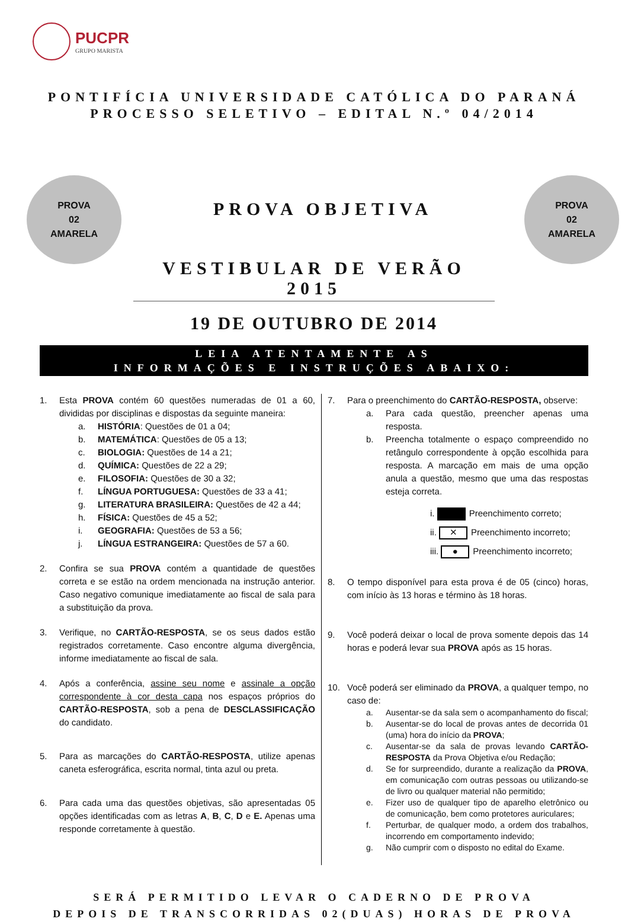PUCPR
GRUPO MARISTA
PONTIFÍCIA UNIVERSIDADE CATÓLICA DO PARANÁ
PROCESSO SELETIVO – EDITAL N.º 04/2014
PROVA
02
AMARELA
PROVA OBJETIVA
PROVA
02
AMARELA
VESTIBULAR DE VERÃO 2015
19 DE OUTUBRO DE 2014
LEIA ATENTAMENTE AS
INFORMAÇÕES E INSTRUÇÕES ABAIXO:
1. Esta PROVA contém 60 questões numeradas de 01 a 60, divididas por disciplinas e dispostas da seguinte maneira:
a. HISTÓRIA: Questões de 01 a 04;
b. MATEMÁTICA: Questões de 05 a 13;
c. BIOLOGIA: Questões de 14 a 21;
d. QUÍMICA: Questões de 22 a 29;
e. FILOSOFIA: Questões de 30 a 32;
f. LÍNGUA PORTUGUESA: Questões de 33 a 41;
g. LITERATURA BRASILEIRA: Questões de 42 a 44;
h. FÍSICA: Questões de 45 a 52;
i. GEOGRAFIA: Questões de 53 a 56;
j. LÍNGUA ESTRANGEIRA: Questões de 57 a 60.
2. Confira se sua PROVA contém a quantidade de questões correta e se estão na ordem mencionada na instrução anterior. Caso negativo comunique imediatamente ao fiscal de sala para a substituição da prova.
3. Verifique, no CARTÃO-RESPOSTA, se os seus dados estão registrados corretamente. Caso encontre alguma divergência, informe imediatamente ao fiscal de sala.
4. Após a conferência, assine seu nome e assinale a opção correspondente à cor desta capa nos espaços próprios do CARTÃO-RESPOSTA, sob a pena de DESCLASSIFICAÇÃO do candidato.
5. Para as marcações do CARTÃO-RESPOSTA, utilize apenas caneta esferográfica, escrita normal, tinta azul ou preta.
6. Para cada uma das questões objetivas, são apresentadas 05 opções identificadas com as letras A, B, C, D e E. Apenas uma responde corretamente à questão.
7. Para o preenchimento do CARTÃO-RESPOSTA, observe:
a. Para cada questão, preencher apenas uma resposta.
b. Preencha totalmente o espaço compreendido no retângulo correspondente à opção escolhida para resposta. A marcação em mais de uma opção anula a questão, mesmo que uma das respostas esteja correta.
i. Preenchimento correto;
ii. ✕ Preenchimento incorreto;
iii. ● Preenchimento incorreto;
8. O tempo disponível para esta prova é de 05 (cinco) horas, com início às 13 horas e término às 18 horas.
9. Você poderá deixar o local de prova somente depois das 14 horas e poderá levar sua PROVA após as 15 horas.
10. Você poderá ser eliminado da PROVA, a qualquer tempo, no caso de:
a. Ausentar-se da sala sem o acompanhamento do fiscal;
b. Ausentar-se do local de provas antes de decorrida 01 (uma) hora do início da PROVA;
c. Ausentar-se da sala de provas levando CARTÃO-RESPOSTA da Prova Objetiva e/ou Redação;
d. Se for surpreendido, durante a realização da PROVA, em comunicação com outras pessoas ou utilizando-se de livro ou qualquer material não permitido;
e. Fizer uso de qualquer tipo de aparelho eletrônico ou de comunicação, bem como protetores auriculares;
f. Perturbar, de qualquer modo, a ordem dos trabalhos, incorrendo em comportamento indevido;
g. Não cumprir com o disposto no edital do Exame.
SERÁ PERMITIDO LEVAR O CADERNO DE PROVA
DEPOIS DE TRANSCORRIDAS 02(DUAS) HORAS DE PROVA